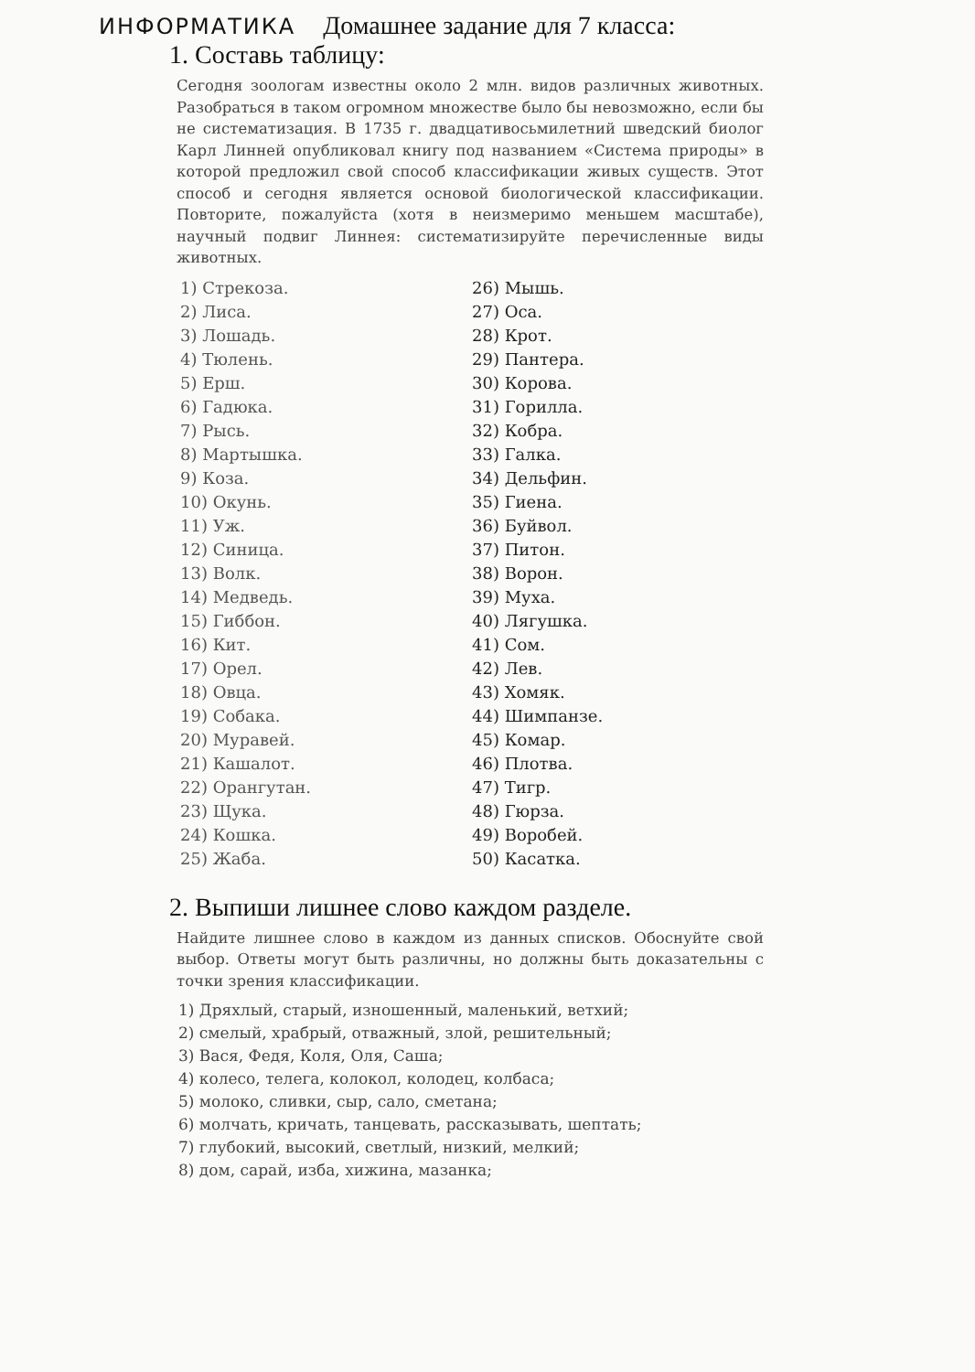ИНФОРМАТИКА Домашнее задание для 7 класса:
1. Составь таблицу:
Сегодня зоологам известны около 2 млн. видов различных животных. Разобраться в таком огромном множестве было бы невозможно, если бы не систематизация. В 1735 г. двадцативосьмилетний шведский биолог Карл Линней опубликовал книгу под названием «Система природы» в которой предложил свой способ классификации живых существ. Этот способ и сегодня является основой биологической классификации. Повторите, пожалуйста (хотя в неизмеримо меньшем масштабе), научный подвиг Линнея: систематизируйте перечисленные виды животных.
1) Стрекоза.
2) Лиса.
3) Лошадь.
4) Тюлень.
5) Ерш.
6) Гадюка.
7) Рысь.
8) Мартышка.
9) Коза.
10) Окунь.
11) Уж.
12) Синица.
13) Волк.
14) Медведь.
15) Гиббон.
16) Кит.
17) Орел.
18) Овца.
19) Собака.
20) Муравей.
21) Кашалот.
22) Орангутан.
23) Щука.
24) Кошка.
25) Жаба.
26) Мышь.
27) Оса.
28) Крот.
29) Пантера.
30) Корова.
31) Горилла.
32) Кобра.
33) Галка.
34) Дельфин.
35) Гиена.
36) Буйвол.
37) Питон.
38) Ворон.
39) Муха.
40) Лягушка.
41) Сом.
42) Лев.
43) Хомяк.
44) Шимпанзе.
45) Комар.
46) Плотва.
47) Тигр.
48) Гюрза.
49) Воробей.
50) Касатка.
2. Выпиши лишнее слово каждом разделе.
Найдите лишнее слово в каждом из данных списков. Обоснуйте свой выбор. Ответы могут быть различны, но должны быть доказательны с точки зрения классификации.
1) Дряхлый, старый, изношенный, маленький, ветхий;
2) смелый, храбрый, отважный, злой, решительный;
3) Вася, Федя, Коля, Оля, Саша;
4) колесо, телега, колокол, колодец, колбаса;
5) молоко, сливки, сыр, сало, сметана;
6) молчать, кричать, танцевать, рассказывать, шептать;
7) глубокий, высокий, светлый, низкий, мелкий;
8) дом, сарай, изба, хижина, мазанка;